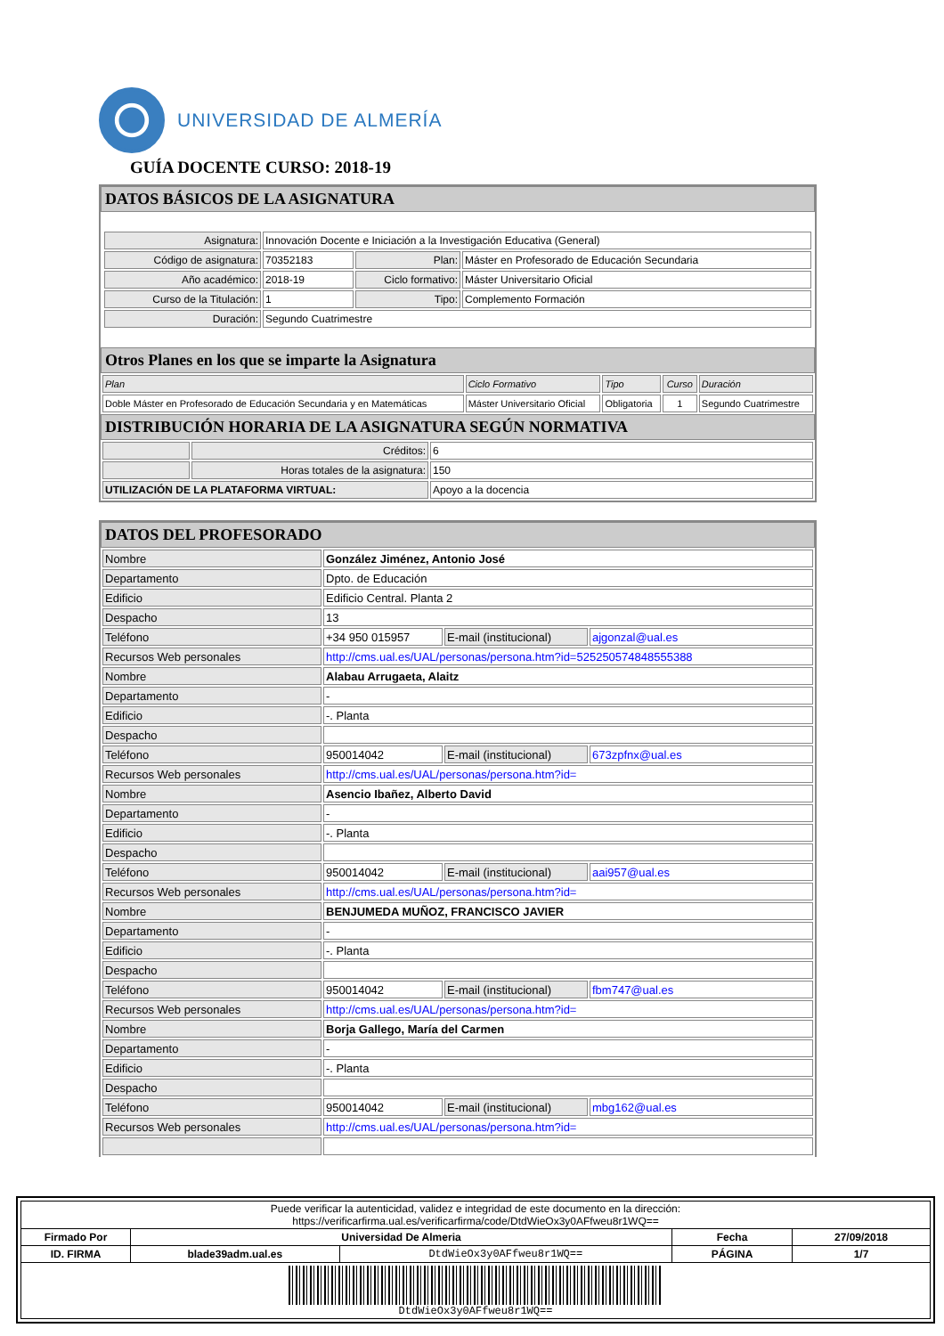UNIVERSIDAD DE ALMERÍA
GUÍA DOCENTE CURSO: 2018-19
DATOS BÁSICOS DE LA ASIGNATURA
| Asignatura: | Innovación Docente e Iniciación a la Investigación Educativa (General) | | |
| Código de asignatura: | 70352183 | Plan: | Máster en Profesorado de Educación Secundaria |
| Año académico: | 2018-19 | Ciclo formativo: | Máster Universitario Oficial |
| Curso de la Titulación: | 1 | Tipo: | Complemento Formación |
| Duración: | Segundo Cuatrimestre | | |
Otros Planes en los que se imparte la Asignatura
| Plan | Ciclo Formativo | Tipo | Curso | Duración |
| Doble Máster en Profesorado de Educación Secundaria y en Matemáticas | Máster Universitario Oficial | Obligatoria | 1 | Segundo Cuatrimestre |
DISTRIBUCIÓN HORARIA DE LA ASIGNATURA SEGÚN NORMATIVA
| | Créditos: | 6 |
| | Horas totales de la asignatura: | 150 |
| UTILIZACIÓN DE LA PLATAFORMA VIRTUAL: | | Apoyo a la docencia |
DATOS DEL PROFESORADO
| Nombre | González Jiménez, Antonio José | | |
| Departamento | Dpto. de Educación | | |
| Edificio | Edificio Central. Planta 2 | | |
| Despacho | 13 | | |
| Teléfono | +34 950 015957 | E-mail (institucional) | ajgonzal@ual.es |
| Recursos Web personales | http://cms.ual.es/UAL/personas/persona.htm?id=525250574848555388 | | |
| Nombre | Alabau Arrugaeta, Alaitz | | |
| Departamento | - | | |
| Edificio | -. Planta | | |
| Despacho | | | |
| Teléfono | 950014042 | E-mail (institucional) | 673zpfnx@ual.es |
| Recursos Web personales | http://cms.ual.es/UAL/personas/persona.htm?id= | | |
| Nombre | Asencio Ibañez, Alberto David | | |
| Departamento | - | | |
| Edificio | -. Planta | | |
| Despacho | | | |
| Teléfono | 950014042 | E-mail (institucional) | aai957@ual.es |
| Recursos Web personales | http://cms.ual.es/UAL/personas/persona.htm?id= | | |
| Nombre | BENJUMEDA MUÑOZ, FRANCISCO JAVIER | | |
| Departamento | - | | |
| Edificio | -. Planta | | |
| Despacho | | | |
| Teléfono | 950014042 | E-mail (institucional) | fbm747@ual.es |
| Recursos Web personales | http://cms.ual.es/UAL/personas/persona.htm?id= | | |
| Nombre | Borja Gallego, María del Carmen | | |
| Departamento | - | | |
| Edificio | -. Planta | | |
| Despacho | | | |
| Teléfono | 950014042 | E-mail (institucional) | mbg162@ual.es |
| Recursos Web personales | http://cms.ual.es/UAL/personas/persona.htm?id= | | |
| Puede verificar la autenticidad, validez e integridad de este documento en la dirección: https://verificarfirma.ual.es/verificarfirma/code/DtdWieOx3y0AFfweu8r1WQ== | | | | |
| Firmado Por | Universidad De Almeria | | Fecha | 27/09/2018 |
| ID. FIRMA | blade39adm.ual.es | DtdWieOx3y0AFfweu8r1WQ== | PÁGINA | 1/7 |
| DtdWieOx3y0AFfweu8r1WQ== | | | | |